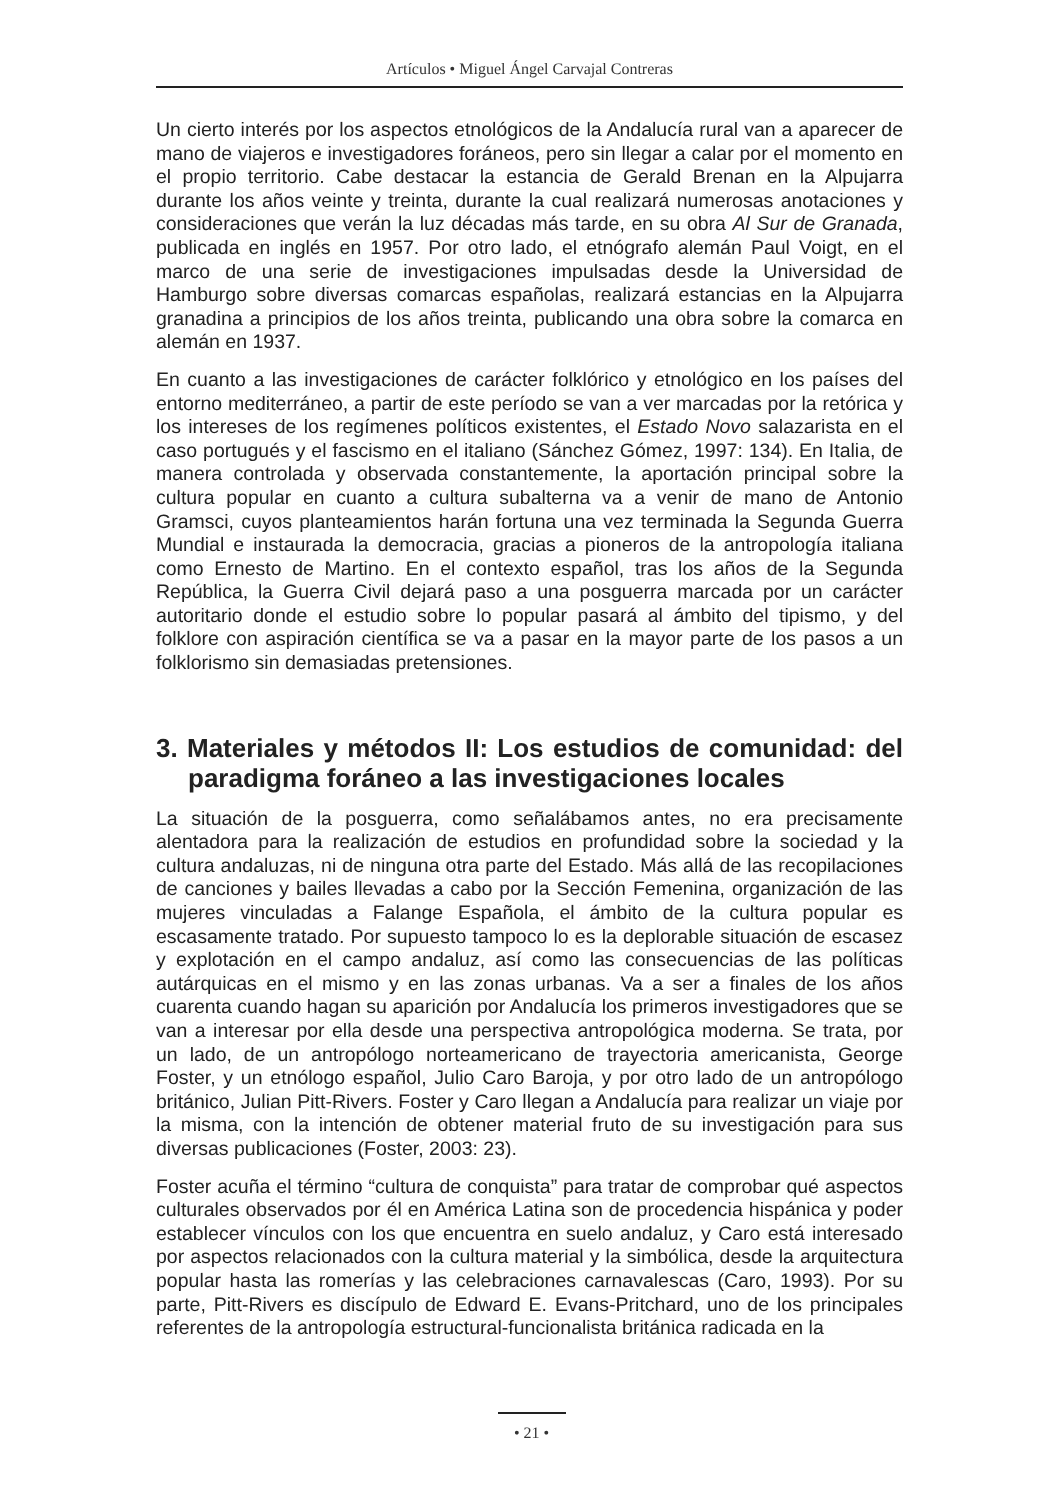Artículos • Miguel Ángel Carvajal Contreras
Un cierto interés por los aspectos etnológicos de la Andalucía rural van a aparecer de mano de viajeros e investigadores foráneos, pero sin llegar a calar por el momento en el propio territorio. Cabe destacar la estancia de Gerald Brenan en la Alpujarra durante los años veinte y treinta, durante la cual realizará numerosas anotaciones y consideraciones que verán la luz décadas más tarde, en su obra Al Sur de Granada, publicada en inglés en 1957. Por otro lado, el etnógrafo alemán Paul Voigt, en el marco de una serie de investigaciones impulsadas desde la Universidad de Hamburgo sobre diversas comarcas españolas, realizará estancias en la Alpujarra granadina a principios de los años treinta, publicando una obra sobre la comarca en alemán en 1937.
En cuanto a las investigaciones de carácter folklórico y etnológico en los países del entorno mediterráneo, a partir de este período se van a ver marcadas por la retórica y los intereses de los regímenes políticos existentes, el Estado Novo salazarista en el caso portugués y el fascismo en el italiano (Sánchez Gómez, 1997: 134). En Italia, de manera controlada y observada constantemente, la aportación principal sobre la cultura popular en cuanto a cultura subalterna va a venir de mano de Antonio Gramsci, cuyos planteamientos harán fortuna una vez terminada la Segunda Guerra Mundial e instaurada la democracia, gracias a pioneros de la antropología italiana como Ernesto de Martino. En el contexto español, tras los años de la Segunda República, la Guerra Civil dejará paso a una posguerra marcada por un carácter autoritario donde el estudio sobre lo popular pasará al ámbito del tipismo, y del folklore con aspiración científica se va a pasar en la mayor parte de los pasos a un folklorismo sin demasiadas pretensiones.
3. Materiales y métodos II: Los estudios de comunidad: del paradigma foráneo a las investigaciones locales
La situación de la posguerra, como señalábamos antes, no era precisamente alentadora para la realización de estudios en profundidad sobre la sociedad y la cultura andaluzas, ni de ninguna otra parte del Estado. Más allá de las recopilaciones de canciones y bailes llevadas a cabo por la Sección Femenina, organización de las mujeres vinculadas a Falange Española, el ámbito de la cultura popular es escasamente tratado. Por supuesto tampoco lo es la deplorable situación de escasez y explotación en el campo andaluz, así como las consecuencias de las políticas autárquicas en el mismo y en las zonas urbanas. Va a ser a finales de los años cuarenta cuando hagan su aparición por Andalucía los primeros investigadores que se van a interesar por ella desde una perspectiva antropológica moderna. Se trata, por un lado, de un antropólogo norteamericano de trayectoria americanista, George Foster, y un etnólogo español, Julio Caro Baroja, y por otro lado de un antropólogo británico, Julian Pitt-Rivers. Foster y Caro llegan a Andalucía para realizar un viaje por la misma, con la intención de obtener material fruto de su investigación para sus diversas publicaciones (Foster, 2003: 23).
Foster acuña el término “cultura de conquista” para tratar de comprobar qué aspectos culturales observados por él en América Latina son de procedencia hispánica y poder establecer vínculos con los que encuentra en suelo andaluz, y Caro está interesado por aspectos relacionados con la cultura material y la simbólica, desde la arquitectura popular hasta las romerías y las celebraciones carnavalescas (Caro, 1993). Por su parte, Pitt-Rivers es discípulo de Edward E. Evans-Pritchard, uno de los principales referentes de la antropología estructural-funcionalista británica radicada en la
• 21 •